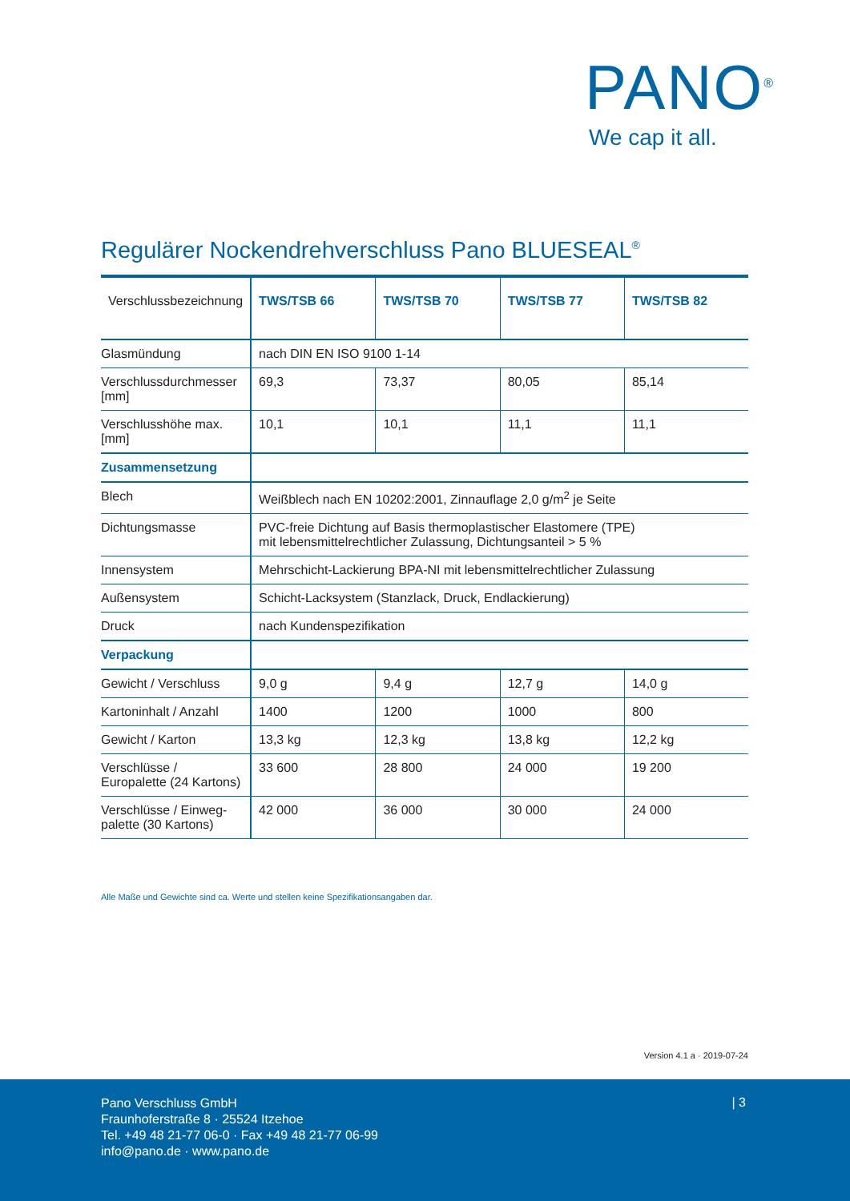PANO<sup>®</sup>
We cap it all.
Regulärer Nockendrehverschluss Pano BLUESEAL<sup>®</sup>
| Verschlussbezeichnung | TWS/TSB 66 | TWS/TSB 70 | TWS/TSB 77 | TWS/TSB 82 |
| --- | --- | --- | --- | --- |
| Glasmündung | nach DIN EN ISO 9100 1-14 | | | |
| Verschlussdurchmesser [mm] | 69,3 | 73,37 | 80,05 | 85,14 |
| Verschlusshöhe max. [mm] | 10,1 | 10,1 | 11,1 | 11,1 |
| Zusammensetzung | | | | |
| Blech | Weißblech nach EN 10202:2001, Zinnauflage 2,0 g/m<sup>2</sup> je Seite | | | |
| Dichtungsmasse | PVC-freie Dichtung auf Basis thermoplastischer Elastomere (TPE) mit lebensmittelrechtlicher Zulassung, Dichtungsanteil > 5 % | | | |
| Innensystem | Mehrschicht-Lackierung BPA-NI mit lebensmittelrechtlicher Zulassung | | | |
| Außensystem | Schicht-Lacksystem (Stanzlack, Druck, Endlackierung) | | | |
| Druck | nach Kundenspezifikation | | | |
| Verpackung | | | | |
| Gewicht / Verschluss | 9,0 g | 9,4 g | 12,7 g | 14,0 g |
| Kartoninhalt / Anzahl | 1400 | 1200 | 1000 | 800 |
| Gewicht / Karton | 13,3 kg | 12,3 kg | 13,8 kg | 12,2 kg |
| Verschlüsse / Europalette (24 Kartons) | 33 600 | 28 800 | 24 000 | 19 200 |
| Verschlüsse / Einweg-palette (30 Kartons) | 42 000 | 36 000 | 30 000 | 24 000 |
Alle Maße und Gewichte sind ca. Werte und stellen keine Spezifikationsangaben dar.
Version 4.1 a · 2019-07-24
Pano Verschluss GmbH
Fraunhoferstraße 8 · 25524 Itzehoe
Tel. +49 48 21-77 06-0 · Fax +49 48 21-77 06-99
info@pano.de · www.pano.de
| 3